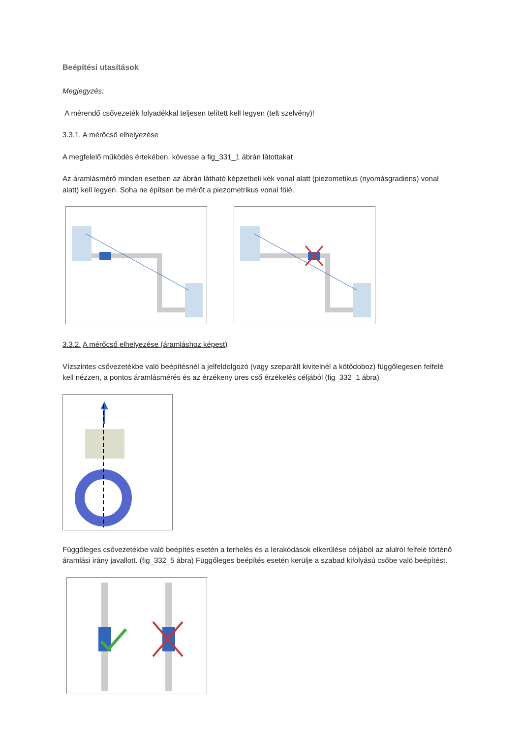Beépítési utasítások
Megjegyzés:
A mérendő csővezeték folyadékkal teljesen telített kell legyen (telt szelvény)!
3.3.1. A mérőcső elhelyezése
A megfelelő működés értekében, kövesse a fig_331_1 ábrán látottakat
Az áramlásmérő minden esetben az ábrán látható képzetbeli kék vonal alatt (piezometikus (nyomásgradiens) vonal alatt) kell legyen. Soha ne építsen be mérőt a piezometrikus vonal fölé.
3.3.2. A mérőcső elhelyezése (áramláshoz képest)
Vízszintes csővezetékbe való beépítésnél a jelfeldolgozó (vagy szeparált kivitelnél a kötődoboz) függőlegesen felfelé kell nézzen, a pontos áramlásmérés és az érzékeny üres cső érzékelés céljából (fig_332_1 ábra)
Függőleges csővezetékbe való beépítés esetén a terhelés és a lerakódások elkerülése céljából az alulról felfelé történő áramlási irány javallott. (fig_332_5 ábra) Függőleges beépítés esetén kerülje a szabad kifolyású csőbe való beépítést.